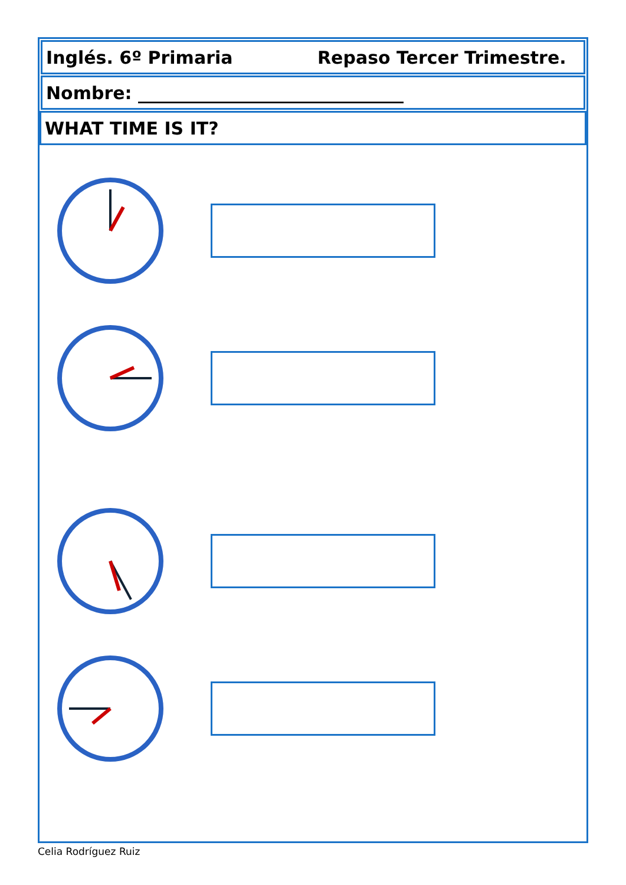Inglés. 6º Primaria Repaso Tercer Trimestre.
Nombre: ______________________________
WHAT TIME IS IT?
Celia Rodríguez Ruiz